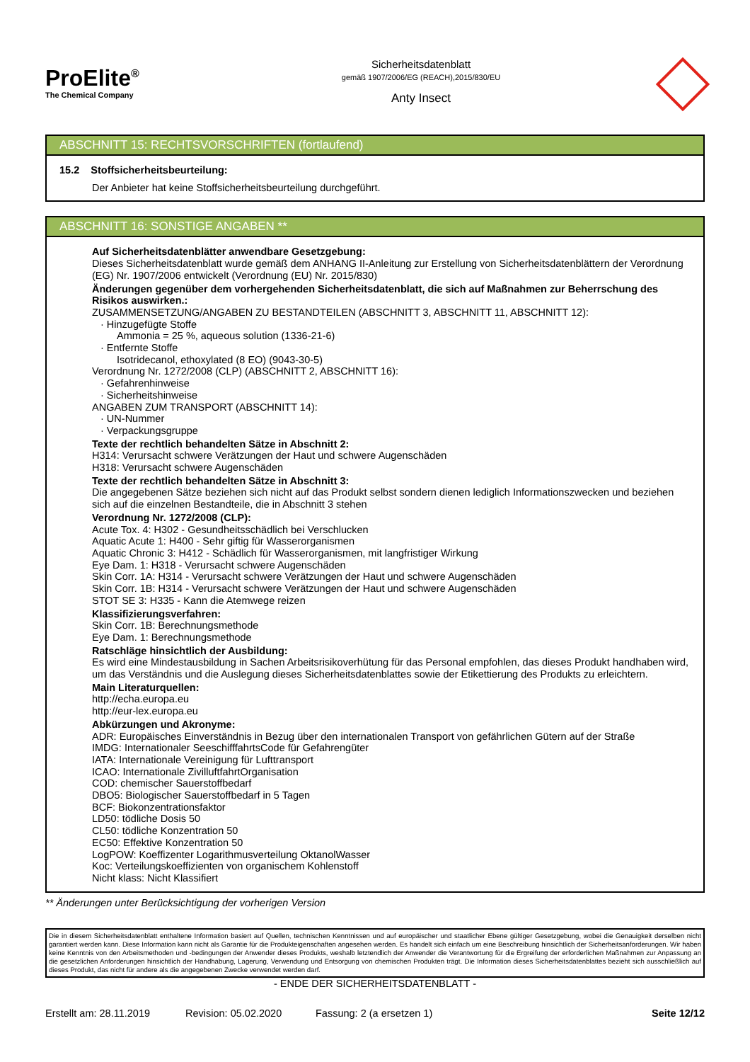ProElite<sup>®</sup>
The Chemical Company
Sicherheitsdatenblatt
gemäß 1907/2006/EG (REACH),2015/830/EU
Anty Insect
ABSCHNITT 15: RECHTSVORSCHRIFTEN (fortlaufend)
15.2 Stoffsicherheitsbeurteilung:
Der Anbieter hat keine Stoffsicherheitsbeurteilung durchgeführt.
ABSCHNITT 16: SONSTIGE ANGABEN **
Auf Sicherheitsdatenblätter anwendbare Gesetzgebung:
Dieses Sicherheitsdatenblatt wurde gemäß dem ANHANG II-Anleitung zur Erstellung von Sicherheitsdatenblättern der Verordnung (EG) Nr. 1907/2006 entwickelt (Verordnung (EU) Nr. 2015/830)
Änderungen gegenüber dem vorhergehenden Sicherheitsdatenblatt, die sich auf Maßnahmen zur Beherrschung des Risikos auswirken.:
ZUSAMMENSETZUNG/ANGABEN ZU BESTANDTEILEN (ABSCHNITT 3, ABSCHNITT 11, ABSCHNITT 12):
· Hinzugefügte Stoffe
Ammonia = 25 %, aqueous solution (1336-21-6)
· Entfernte Stoffe
Isotridecanol, ethoxylated (8 EO) (9043-30-5)
Verordnung Nr. 1272/2008 (CLP) (ABSCHNITT 2, ABSCHNITT 16):
· Gefahrenhinweise
· Sicherheitshinweise
ANGABEN ZUM TRANSPORT (ABSCHNITT 14):
· UN-Nummer
· Verpackungsgruppe
Texte der rechtlich behandelten Sätze in Abschnitt 2:
H314: Verursacht schwere Verätzungen der Haut und schwere Augenschäden
H318: Verursacht schwere Augenschäden
Texte der rechtlich behandelten Sätze in Abschnitt 3:
Die angegebenen Sätze beziehen sich nicht auf das Produkt selbst sondern dienen lediglich Informationszwecken und beziehen sich auf die einzelnen Bestandteile, die in Abschnitt 3 stehen
Verordnung Nr. 1272/2008 (CLP):
Acute Tox. 4: H302 - Gesundheitsschädlich bei Verschlucken
Aquatic Acute 1: H400 - Sehr giftig für Wasserorganismen
Aquatic Chronic 3: H412 - Schädlich für Wasserorganismen, mit langfristiger Wirkung
Eye Dam. 1: H318 - Verursacht schwere Augenschäden
Skin Corr. 1A: H314 - Verursacht schwere Verätzungen der Haut und schwere Augenschäden
Skin Corr. 1B: H314 - Verursacht schwere Verätzungen der Haut und schwere Augenschäden
STOT SE 3: H335 - Kann die Atemwege reizen
Klassifizierungsverfahren:
Skin Corr. 1B: Berechnungsmethode
Eye Dam. 1: Berechnungsmethode
Ratschläge hinsichtlich der Ausbildung:
Es wird eine Mindestausbildung in Sachen Arbeitsrisikoverhütung für das Personal empfohlen, das dieses Produkt handhaben wird, um das Verständnis und die Auslegung dieses Sicherheitsdatenblattes sowie der Etikettierung des Produkts zu erleichtern.
Main Literaturquellen:
http://echa.europa.eu
http://eur-lex.europa.eu
Abkürzungen und Akronyme:
ADR: Europäisches Einverständnis in Bezug über den internationalen Transport von gefährlichen Gütern auf der Straße
IMDG: Internationaler SeeschifffahrtsCode für Gefahrengüter
IATA: Internationale Vereinigung für Lufttransport
ICAO: Internationale ZivilluftfahrtOrganisation
COD: chemischer Sauerstoffbedarf
DBO5: Biologischer Sauerstoffbedarf in 5 Tagen
BCF: Biokonzentrationsfaktor
LD50: tödliche Dosis 50
CL50: tödliche Konzentration 50
EC50: Effektive Konzentration 50
LogPOW: Koeffizenter Logarithmusverteilung OktanolWasser
Koc: Verteilungskoeffizienten von organischem Kohlenstoff
Nicht klass: Nicht Klassifiert
** Änderungen unter Berücksichtigung der vorherigen Version
Die in diesem Sicherheitsdatenblatt enthaltene Information basiert auf Quellen, technischen Kenntnissen und auf europäischer und staatlicher Ebene gültiger Gesetzgebung, wobei die Genauigkeit derselben nicht garantiert werden kann. Diese Information kann nicht als Garantie für die Produkteigenschaften angesehen werden. Es handelt sich einfach um eine Beschreibung hinsichtlich der Sicherheitsanforderungen. Wir haben keine Kenntnis von den Arbeitsmethoden und -bedingungen der Anwender dieses Produkts, weshalb letztendlich der Anwender die Verantwortung für die Ergreifung der erforderlichen Maßnahmen zur Anpassung an die gesetzlichen Anforderungen hinsichtlich der Handhabung, Lagerung, Verwendung und Entsorgung von chemischen Produkten trägt. Die Information dieses Sicherheitsdatenblattes bezieht sich ausschließlich auf dieses Produkt, das nicht für andere als die angegebenen Zwecke verwendet werden darf.
- ENDE DER SICHERHEITSDATENBLATT -
Erstellt am: 28.11.2019 Revision: 05.02.2020 Fassung: 2 (a ersetzen 1) Seite 12/12